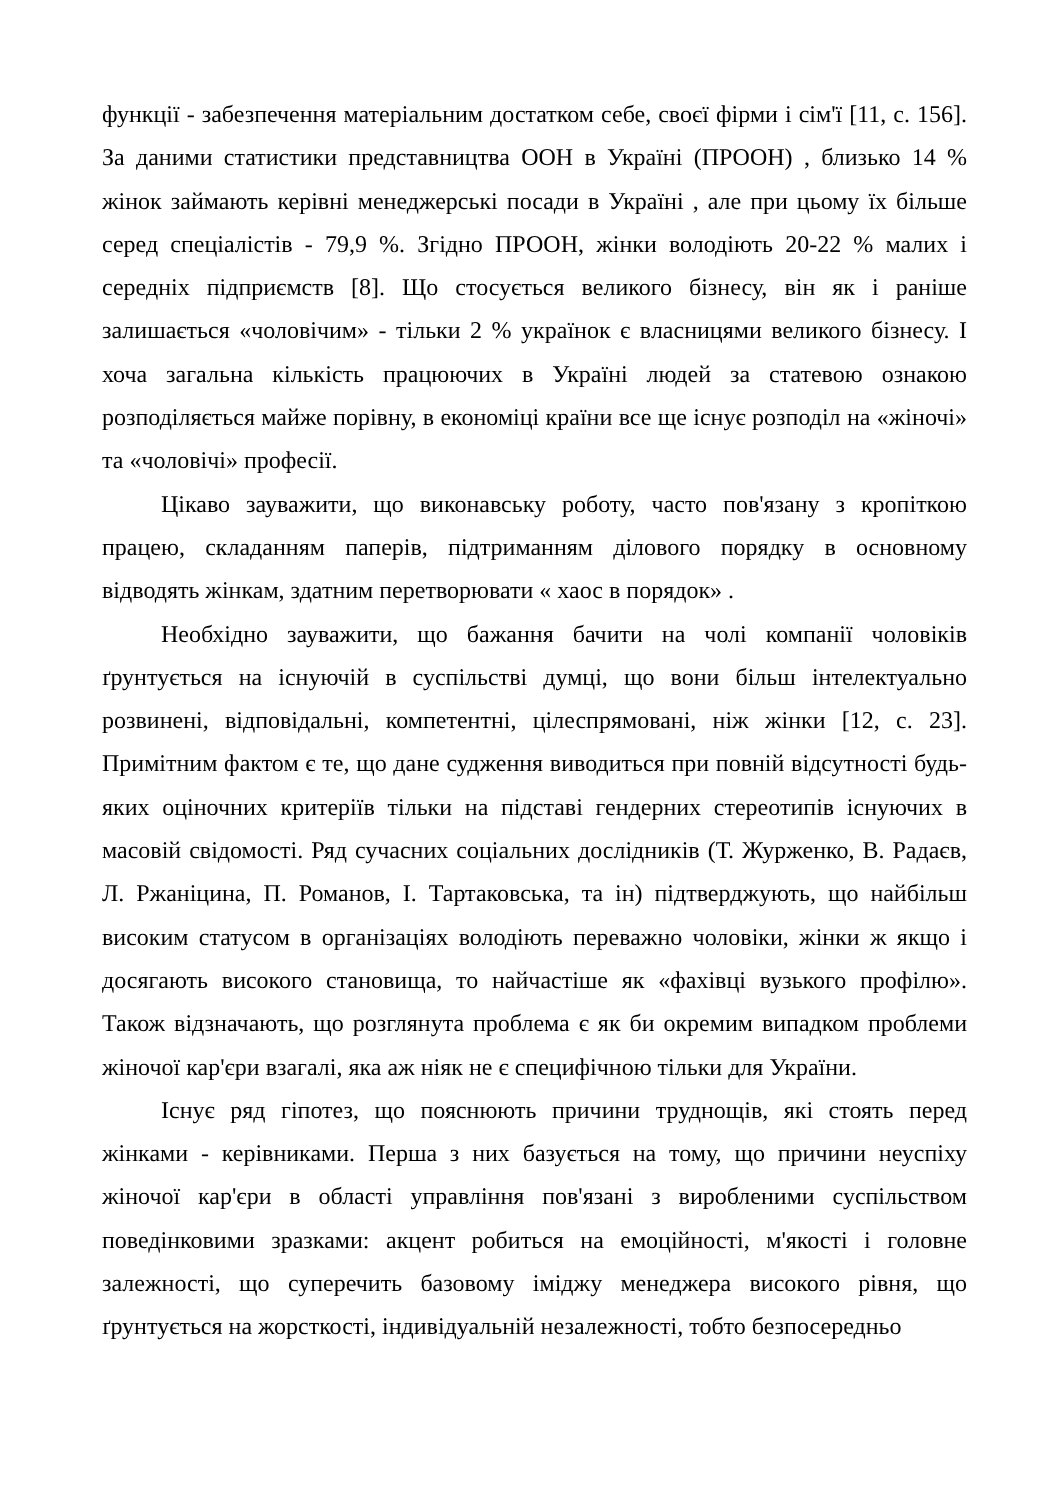функції - забезпечення матеріальним достатком себе, своєї фірми і сім'ї [11, с. 156]. За даними статистики представництва ООН в Україні (ПРООН) , близько 14 % жінок займають керівні менеджерські посади в Україні , але при цьому їх більше серед спеціалістів - 79,9 %. Згідно ПРООН, жінки володіють 20-22 % малих і середніх підприємств [8]. Що стосується великого бізнесу, він як і раніше залишається «чоловічим» - тільки 2 % українок є власницями великого бізнесу. І хоча загальна кількість працюючих в Україні людей за статевою ознакою розподіляється майже порівну, в економіці країни все ще існує розподіл на «жіночі» та «чоловічі» професії.
Цікаво зауважити, що виконавську роботу, часто пов'язану з кропіткою працею, складанням паперів, підтриманням ділового порядку в основному відводять жінкам, здатним перетворювати « хаос в порядок» .
Необхідно зауважити, що бажання бачити на чолі компанії чоловіків ґрунтується на існуючій в суспільстві думці, що вони більш інтелектуально розвинені, відповідальні, компетентні, цілеспрямовані, ніж жінки [12, с. 23]. Примітним фактом є те, що дане судження виводиться при повній відсутності будь-яких оціночних критеріїв тільки на підставі гендерних стереотипів існуючих в масовій свідомості. Ряд сучасних соціальних дослідників (Т. Журженко, В. Радаєв, Л. Ржаніцина, П. Романов, І. Тартаковська, та ін) підтверджують, що найбільш високим статусом в організаціях володіють переважно чоловіки, жінки ж якщо і досягають високого становища, то найчастіше як «фахівці вузького профілю». Також відзначають, що розглянута проблема є як би окремим випадком проблеми жіночої кар'єри взагалі, яка аж ніяк не є специфічною тільки для України.
Існує ряд гіпотез, що пояснюють причини труднощів, які стоять перед жінками - керівниками. Перша з них базується на тому, що причини неуспіху жіночої кар'єри в області управління пов'язані з виробленими суспільством поведінковими зразками: акцент робиться на емоційності, м'якості і головне залежності, що суперечить базовому іміджу менеджера високого рівня, що ґрунтується на жорсткості, індивідуальній незалежності, тобто безпосередньо